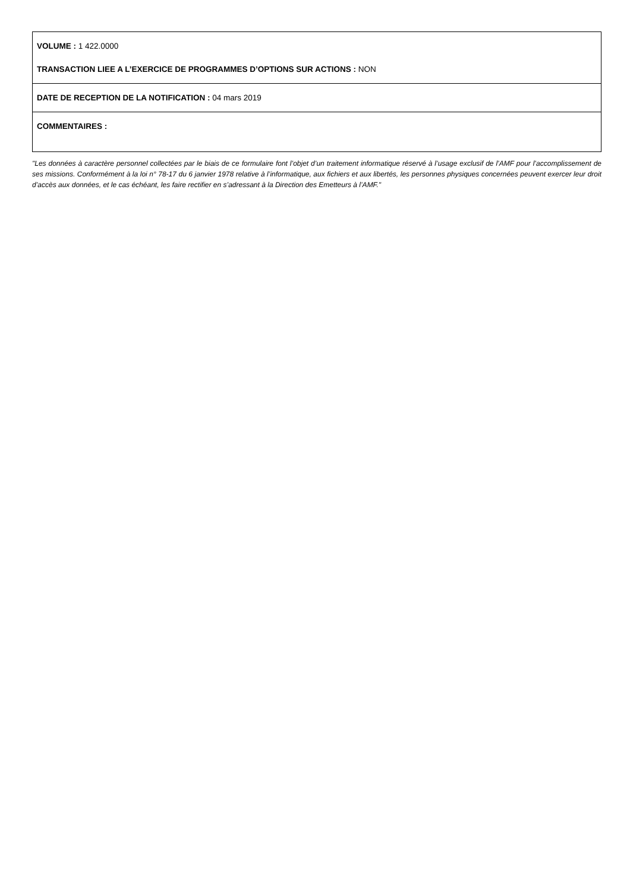VOLUME : 1 422.0000
TRANSACTION LIEE A L’EXERCICE DE PROGRAMMES D’OPTIONS SUR ACTIONS : NON
DATE DE RECEPTION DE LA NOTIFICATION : 04 mars 2019
COMMENTAIRES :
"Les données à caractère personnel collectées par le biais de ce formulaire font l’objet d’un traitement informatique réservé à l’usage exclusif de l’AMF pour l’accomplissement de ses missions. Conformément à la loi n° 78-17 du 6 janvier 1978 relative à l’informatique, aux fichiers et aux libertés, les personnes physiques concernées peuvent exercer leur droit d’accès aux données, et le cas échéant, les faire rectifier en s’adressant à la Direction des Emetteurs à l’AMF."